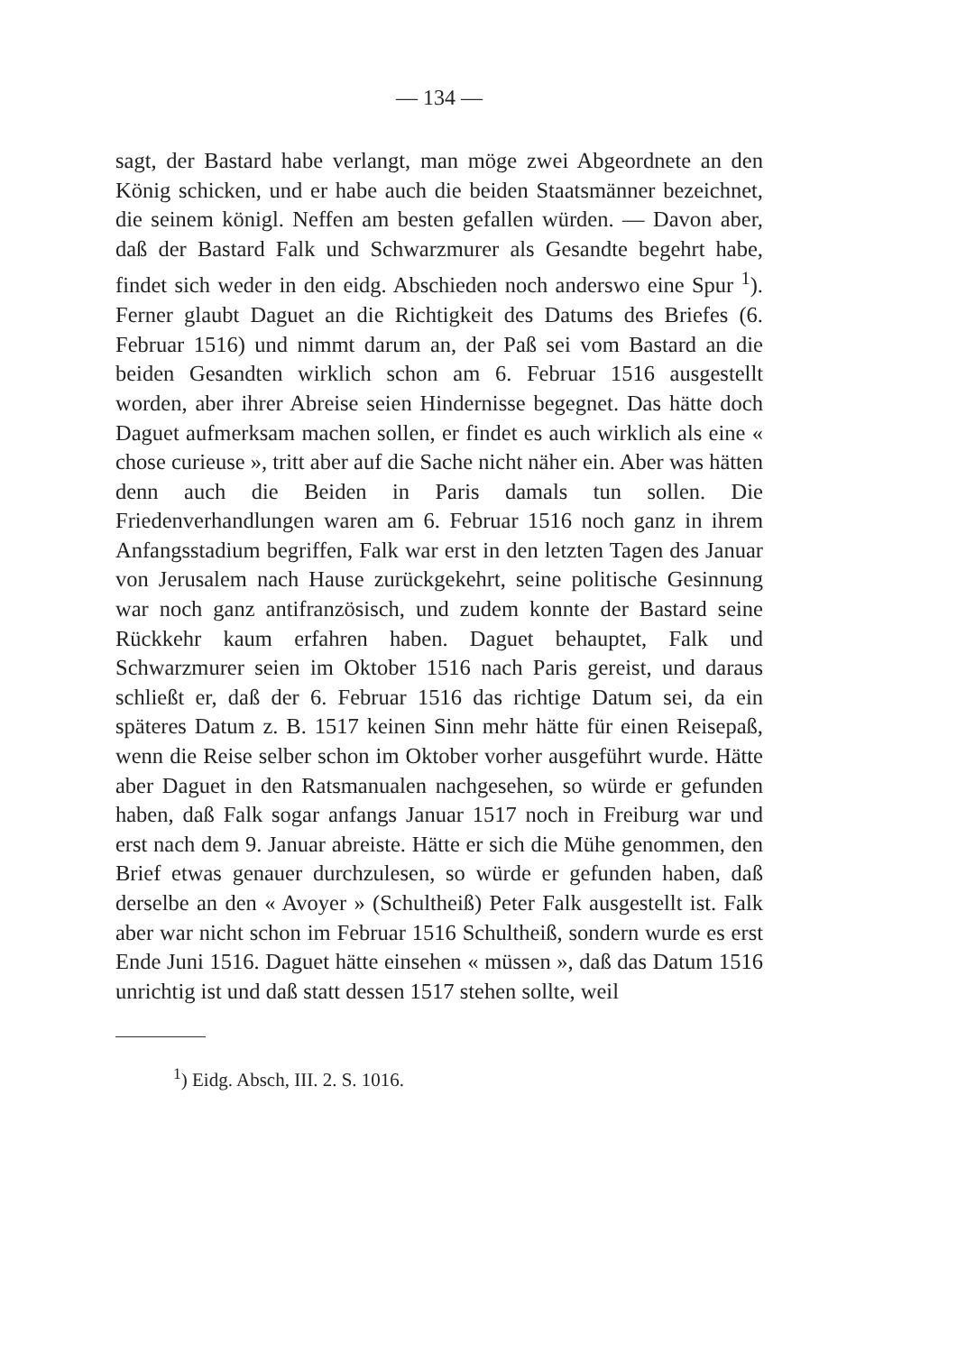— 134 —
sagt, der Bastard habe verlangt, man möge zwei Abgeordnete an den König schicken, und er habe auch die beiden Staatsmänner bezeichnet, die seinem königl. Neffen am besten gefallen würden. — Davon aber, daß der Bastard Falk und Schwarzmurer als Gesandte begehrt habe, findet sich weder in den eidg. Abschieden noch anderswo eine Spur <sup>1</sup>). Ferner glaubt Daguet an die Richtigkeit des Datums des Briefes (6. Februar 1516) und nimmt darum an, der Paß sei vom Bastard an die beiden Gesandten wirklich schon am 6. Februar 1516 ausgestellt worden, aber ihrer Abreise seien Hindernisse begegnet. Das hätte doch Daguet aufmerksam machen sollen, er findet es auch wirklich als eine « chose curieuse », tritt aber auf die Sache nicht näher ein. Aber was hätten denn auch die Beiden in Paris damals tun sollen. Die Friedenverhandlungen waren am 6. Februar 1516 noch ganz in ihrem Anfangsstadium begriffen, Falk war erst in den letzten Tagen des Januar von Jerusalem nach Hause zurückgekehrt, seine politische Gesinnung war noch ganz antifranzösisch, und zudem konnte der Bastard seine Rückkehr kaum erfahren haben. Daguet behauptet, Falk und Schwarzmurer seien im Oktober 1516 nach Paris gereist, und daraus schließt er, daß der 6. Februar 1516 das richtige Datum sei, da ein späteres Datum z. B. 1517 keinen Sinn mehr hätte für einen Reisepaß, wenn die Reise selber schon im Oktober vorher ausgeführt wurde. Hätte aber Daguet in den Ratsmanualen nachgesehen, so würde er gefunden haben, daß Falk sogar anfangs Januar 1517 noch in Freiburg war und erst nach dem 9. Januar abreiste. Hätte er sich die Mühe genommen, den Brief etwas genauer durchzulesen, so würde er gefunden haben, daß derselbe an den « Avoyer » (Schultheiß) Peter Falk ausgestellt ist. Falk aber war nicht schon im Februar 1516 Schultheiß, sondern wurde es erst Ende Juni 1516. Daguet hätte einsehen « müssen », daß das Datum 1516 unrichtig ist und daß statt dessen 1517 stehen sollte, weil
<sup>1</sup>) Eidg. Absch, III. 2. S. 1016.